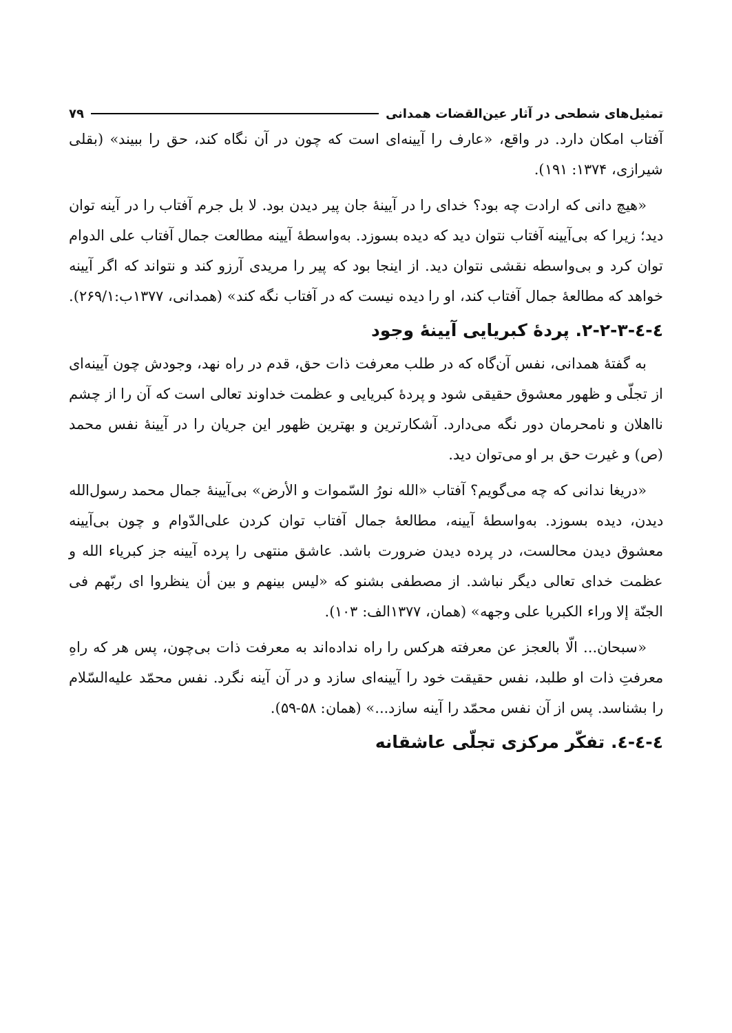تمثیل‌های شطحی در آثار عین‌القضات همدانی ۷۹
آفتاب امکان دارد. در واقع، «عارف را آیینه‌ای است که چون در آن نگاه کند، حق را ببیند» (بقلی شیرازی، ۱۳۷۴: ۱۹۱).
«هیچ دانی که ارادت چه بود؟ خدای را در آیینهٔ جان پیر دیدن بود. لا بل جرم آفتاب را در آینه توان دید؛ زیرا که بی‌آیینه آفتاب نتوان دید که دیده بسوزد. به‌واسطهٔ آیینه مطالعت جمال آفتاب علی الدوام توان کرد و بی‌واسطه نقشی نتوان دید. از اینجا بود که پیر را مریدی آرزو کند و نتواند که اگر آیینه خواهد که مطالعهٔ جمال آفتاب کند، او را دیده نیست که در آفتاب نگه کند» (همدانی، ۱۳۷۷ب:۲۶۹/۱).
٤-٤-٣-٢-٢. پردهٔ کبریایی آیینهٔ وجود
به گفتهٔ همدانی، نفس آن‌گاه که در طلب معرفت ذات حق، قدم در راه نهد، وجودش چون آیینه‌ای از تجلّی و ظهور معشوق حقیقی شود و پردهٔ کبریایی و عظمت خداوند تعالی است که آن را از چشم نااهلان و نامحرمان دور نگه می‌دارد. آشکارترین و بهترین ظهور این جریان را در آیینهٔ نفس محمد (ص) و غیرت حق بر او می‌توان دید.
«دریغا ندانی که چه می‌گویم؟ آفتاب «الله نورُ السّموات و الأرض» بی‌آیینهٔ جمال محمد رسول‌الله دیدن، دیده بسوزد. به‌واسطهٔ آیینه، مطالعهٔ جمال آفتاب توان کردن علی‌الدّوام و چون بی‌آیینه معشوق دیدن محالست، در پرده دیدن ضرورت باشد. عاشق منتهی را پرده آیینه جز کبریاء الله و عظمت خدای تعالی دیگر نباشد. از مصطفی بشنو که «لیس بینهم و بین أن ینظروا ای ربّهم فی الجنّة إلا وراء الکبریا علی وجهه» (همان، ۱۳۷۷الف: ۱۰۳).
«سبحان... الّا بالعجز عن معرفته هرکس را راه نداده‌اند به معرفت ذات بی‌چون، پس هر که راهِ معرفتِ ذات او طلبد، نفس حقیقت خود را آیینه‌ای سازد و در آن آینه نگرد. نفس محمّد علیه‌السّلام را بشناسد. پس از آن نفس محمّد را آینه سازد...» (همان: ۵۸-۵۹).
٤-٤-٤. تفکّر مرکزی تجلّی عاشقانه